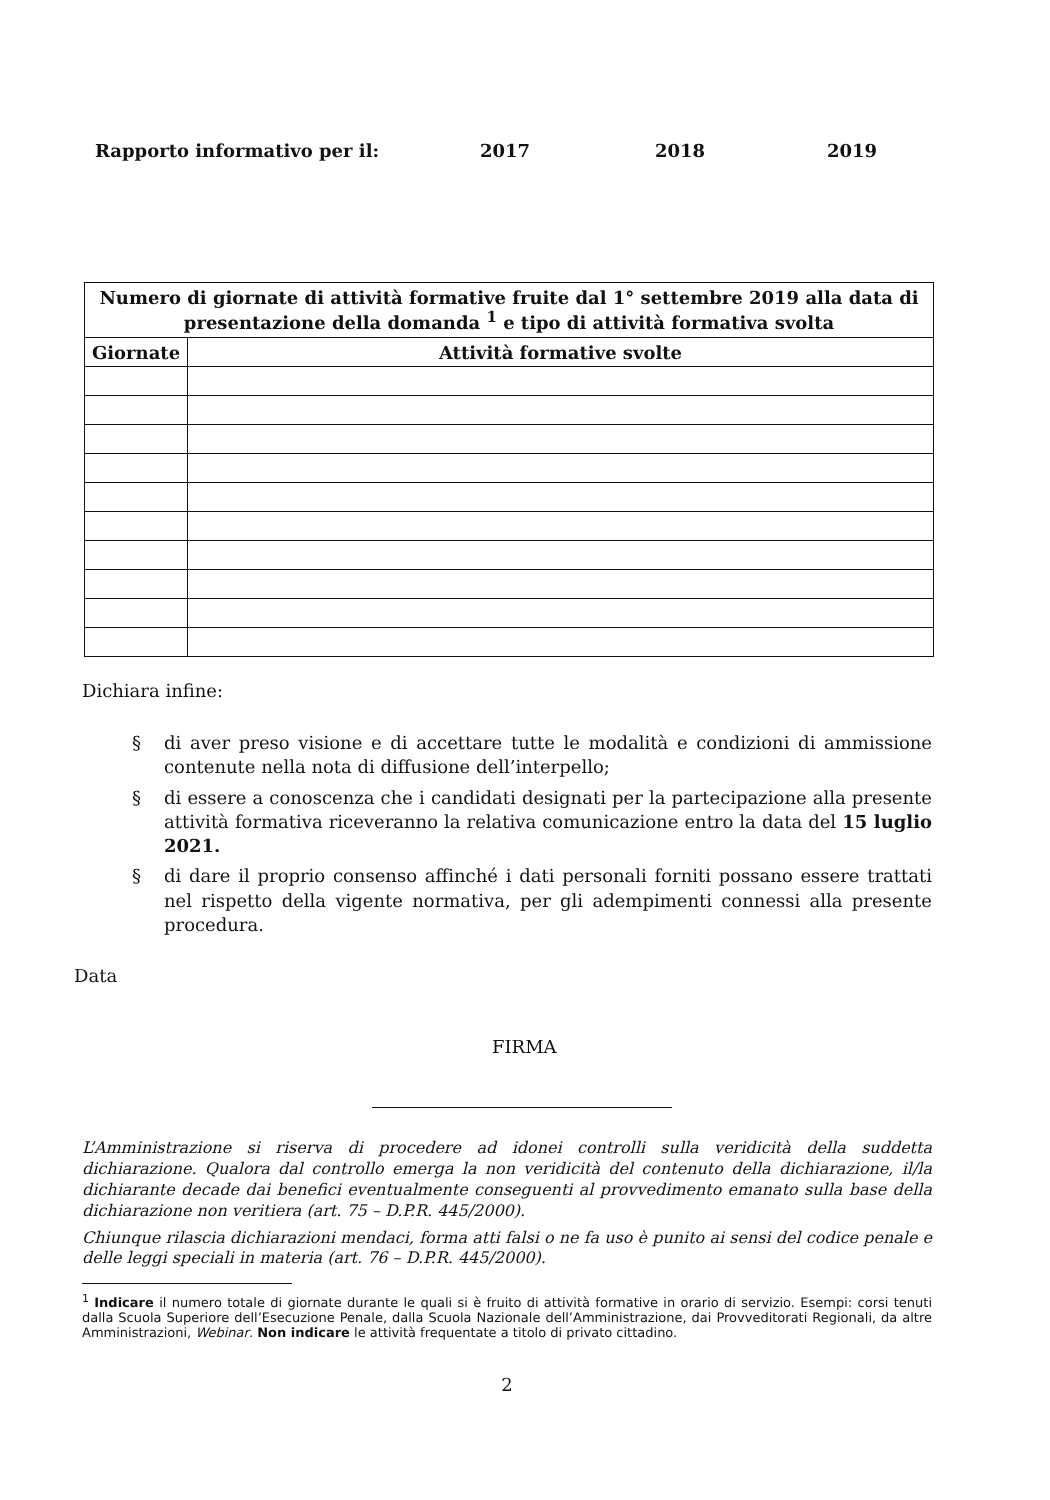Rapporto informativo per il: 2017 2018 2019
| Numero di giornate di attività formative fruite dal 1° settembre 2019 alla data di presentazione della domanda <sup>1</sup> e tipo di attività formativa svolta | |
| --- | --- |
| Giornate | Attività formative svolte |
Dichiara infine:
§ di aver preso visione e di accettare tutte le modalità e condizioni di ammissione contenute nella nota di diffusione dell’interpello;
§ di essere a conoscenza che i candidati designati per la partecipazione alla presente attività formativa riceveranno la relativa comunicazione entro la data del 15 luglio 2021.
§ di dare il proprio consenso affinché i dati personali forniti possano essere trattati nel rispetto della vigente normativa, per gli adempimenti connessi alla presente procedura.
Data
FIRMA
L’Amministrazione si riserva di procedere ad idonei controlli sulla veridicità della suddetta dichiarazione. Qualora dal controllo emerga la non veridicità del contenuto della dichiarazione, il/la dichiarante decade dai benefici eventualmente conseguenti al provvedimento emanato sulla base della dichiarazione non veritiera (art. 75 – D.P.R. 445/2000).
Chiunque rilascia dichiarazioni mendaci, forma atti falsi o ne fa uso è punito ai sensi del codice penale e delle leggi speciali in materia (art. 76 – D.P.R. 445/2000).
<sup>1</sup> Indicare il numero totale di giornate durante le quali si è fruito di attività formative in orario di servizio. Esempi: corsi tenuti dalla Scuola Superiore dell’Esecuzione Penale, dalla Scuola Nazionale dell’Amministrazione, dai Provveditorati Regionali, da altre Amministrazioni, Webinar. Non indicare le attività frequentate a titolo di privato cittadino.
2